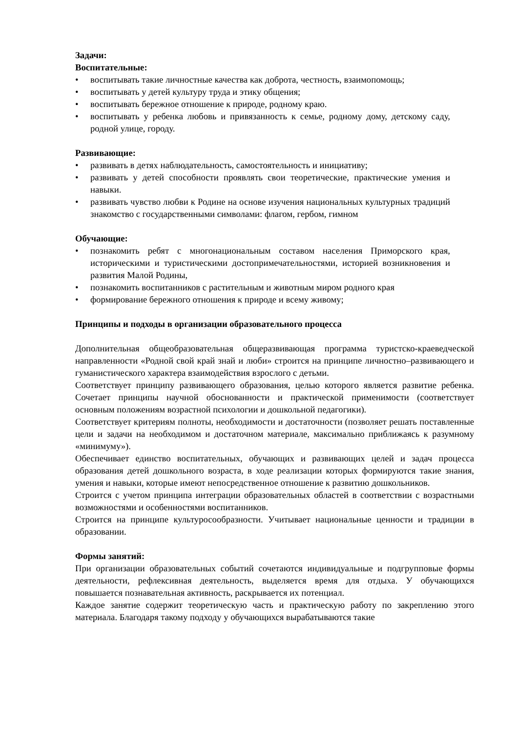Задачи:
Воспитательные:
• воспитывать такие личностные качества как доброта, честность, взаимопомощь;
• воспитывать у детей культуру труда и этику общения;
• воспитывать бережное отношение к природе, родному краю.
• воспитывать у ребенка любовь и привязанность к семье, родному дому, детскому саду, родной улице, городу.
Развивающие:
• развивать в детях наблюдательность, самостоятельность и инициативу;
• развивать у детей способности проявлять свои теоретические, практические умения и навыки.
• развивать чувство любви к Родине на основе изучения национальных культурных традиций знакомство с государственными символами: флагом, гербом, гимном
Обучающие:
• познакомить ребят с многонациональным составом населения Приморского края, историческими и туристическими достопримечательностями, историей возникновения и развития Малой Родины,
• познакомить воспитанников с растительным и животным миром родного края
• формирование бережного отношения к природе и всему живому;
Принципы и подходы в организации образовательного процесса
Дополнительная общеобразовательная общеразвивающая программа туристско-краеведческой направленности «Родной свой край знай и люби» строится на принципе личностно–развивающего и гуманистического характера взаимодействия взрослого с детьми.
Соответствует принципу развивающего образования, целью которого является развитие ребенка. Сочетает принципы научной обоснованности и практической применимости (соответствует основным положениям возрастной психологии и дошкольной педагогики).
Соответствует критериям полноты, необходимости и достаточности (позволяет решать поставленные цели и задачи на необходимом и достаточном материале, максимально приближаясь к разумному «минимуму»).
Обеспечивает единство воспитательных, обучающих и развивающих целей и задач процесса образования детей дошкольного возраста, в ходе реализации которых формируются такие знания, умения и навыки, которые имеют непосредственное отношение к развитию дошкольников.
Строится с учетом принципа интеграции образовательных областей в соответствии с возрастными возможностями и особенностями воспитанников.
Строится на принципе культуросообразности. Учитывает национальные ценности и традиции в образовании.
Формы занятий:
При организации образовательных событий сочетаются индивидуальные и подгрупповые формы деятельности, рефлексивная деятельность, выделяется время для отдыха. У обучающихся повышается познавательная активность, раскрывается их потенциал.
Каждое занятие содержит теоретическую часть и практическую работу по закреплению этого материала. Благодаря такому подходу у обучающихся вырабатываются такие